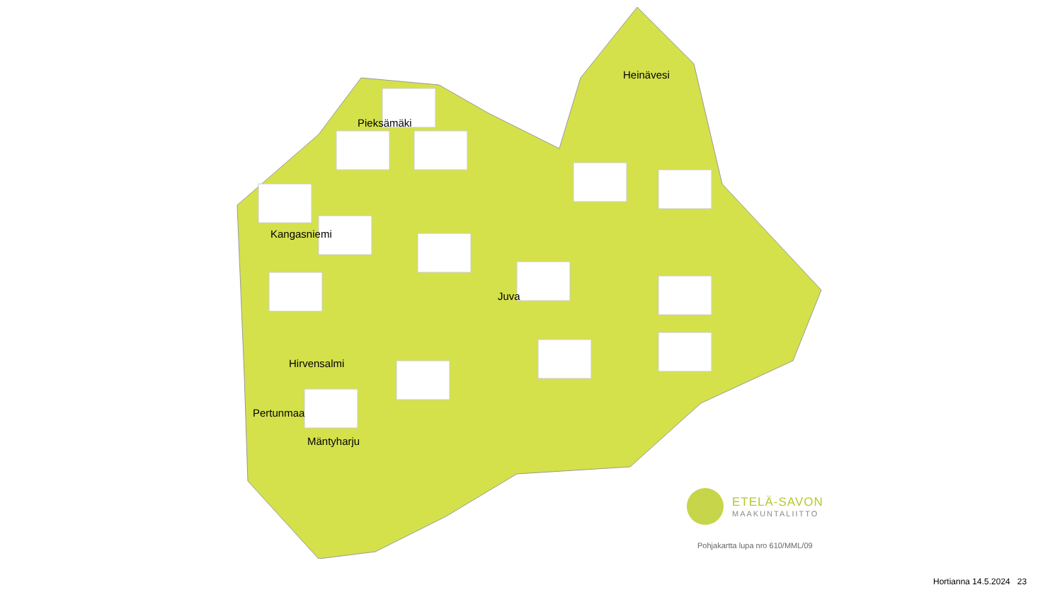Pieksämäki
Heinävesi
Kangasniemi
Juva
Hirvensalmi
Pertunmaa
Mäntyharju
ETELÄ-SAVON
MAAKUNTALIITTO
Pohjakartta lupa nro 610/MML/09
Hortianna 14.5.2024 23